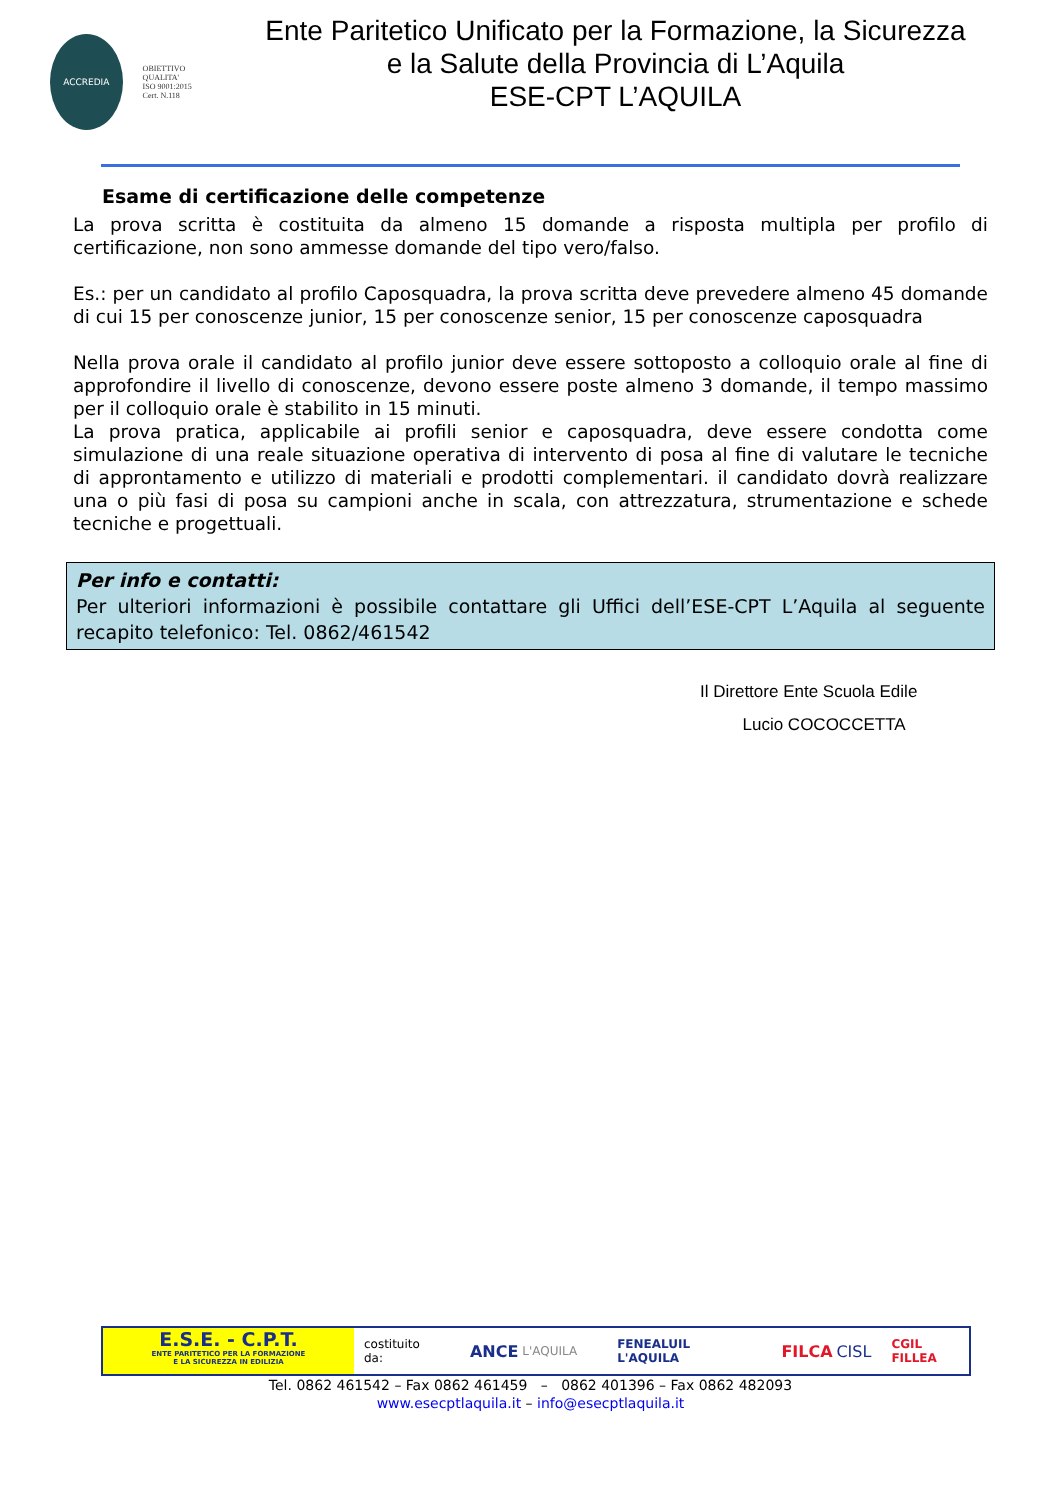ACCREDIA
OBIETTIVO QUALITA'
ISO 9001:2015
Cert. N.118
Ente Paritetico Unificato per la Formazione, la Sicurezza
e la Salute della Provincia di L’Aquila
ESE-CPT L’AQUILA
Esame di certificazione delle competenze
La prova scritta è costituita da almeno 15 domande a risposta multipla per profilo di certificazione, non sono ammesse domande del tipo vero/falso.
Es.: per un candidato al profilo Caposquadra, la prova scritta deve prevedere almeno 45 domande di cui 15 per conoscenze junior, 15 per conoscenze senior, 15 per conoscenze caposquadra
Nella prova orale il candidato al profilo junior deve essere sottoposto a colloquio orale al fine di approfondire il livello di conoscenze, devono essere poste almeno 3 domande, il tempo massimo per il colloquio orale è stabilito in 15 minuti.
La prova pratica, applicabile ai profili senior e caposquadra, deve essere condotta come simulazione di una reale situazione operativa di intervento di posa al fine di valutare le tecniche di approntamento e utilizzo di materiali e prodotti complementari. il candidato dovrà realizzare una o più fasi di posa su campioni anche in scala, con attrezzatura, strumentazione e schede tecniche e progettuali.
Per info e contatti:
Per ulteriori informazioni è possibile contattare gli Uffici dell’ESE-CPT L’Aquila al seguente recapito telefonico: Tel. 0862/461542
Il Direttore Ente Scuola Edile
Lucio COCOCCETTA
E.S.E. - C.P.T.
ENTE PARITETICO PER LA FORMAZIONE
E LA SICUREZZA IN EDILIZIA
costituito da: ANCE L'AQUILA FENEALUIL L'AQUILA FILCA CISL CGIL FILLEA
Tel. 0862 461542 – Fax 0862 461459 – 0862 401396 – Fax 0862 482093
www.esecptlaquila.it – info@esecptlaquila.it